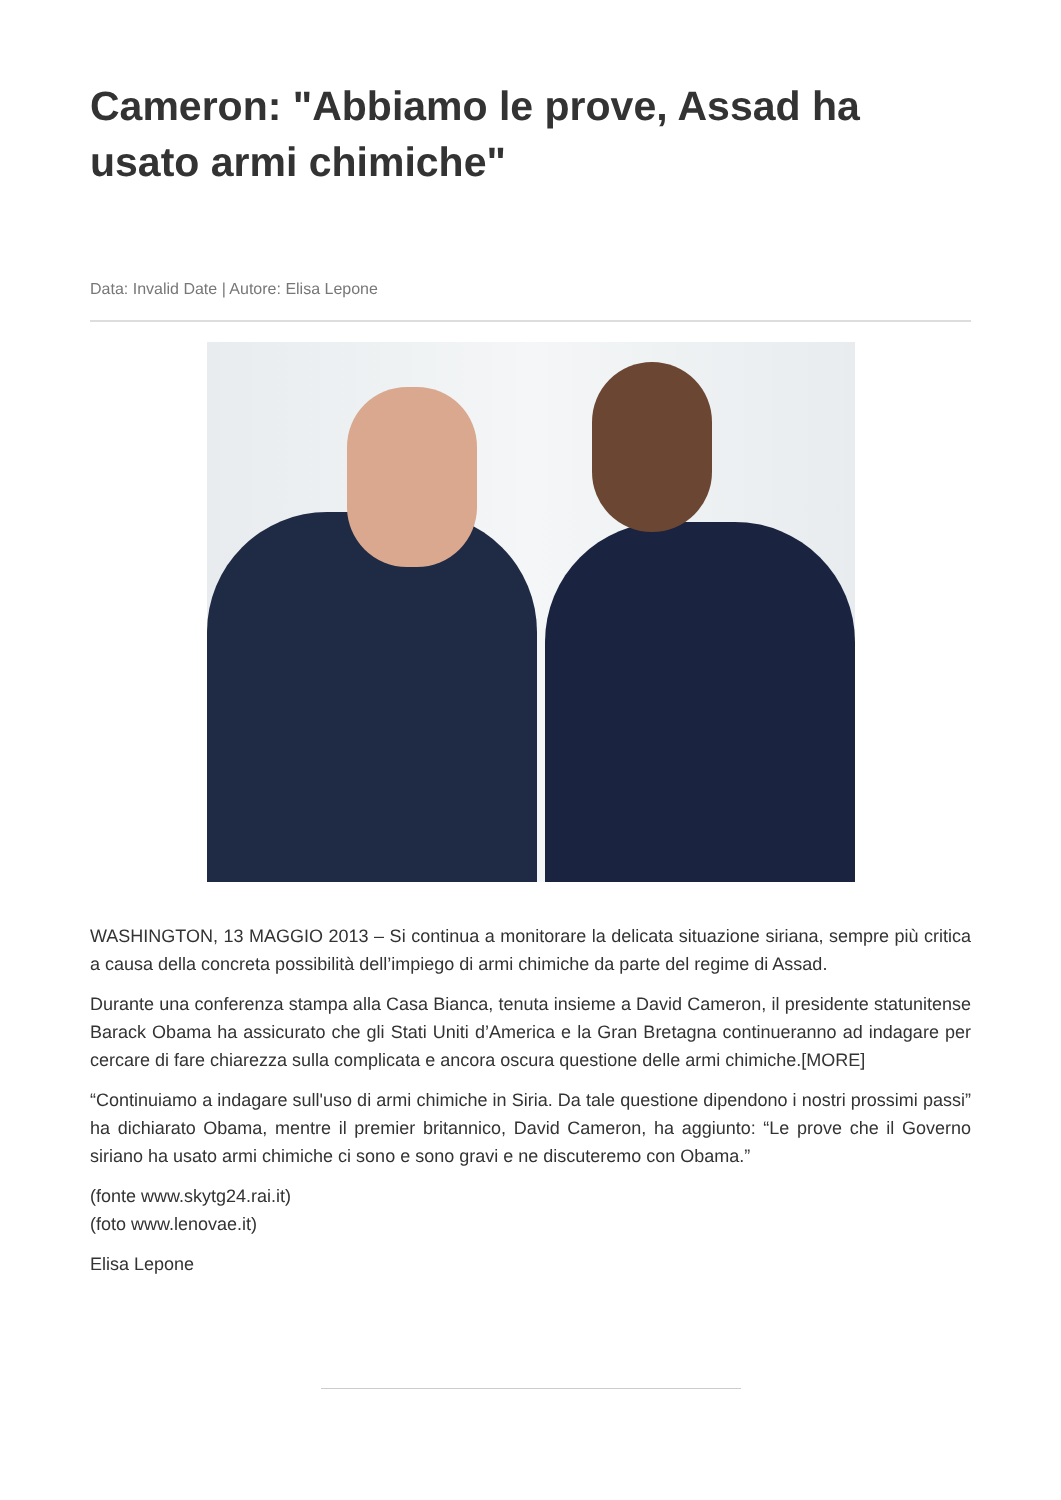Cameron: "Abbiamo le prove, Assad ha usato armi chimiche"
Data: Invalid Date | Autore: Elisa Lepone
WASHINGTON, 13 MAGGIO 2013 – Si continua a monitorare la delicata situazione siriana, sempre più critica a causa della concreta possibilità dell’impiego di armi chimiche da parte del regime di Assad.
Durante una conferenza stampa alla Casa Bianca, tenuta insieme a David Cameron, il presidente statunitense Barack Obama ha assicurato che gli Stati Uniti d’America e la Gran Bretagna continueranno ad indagare per cercare di fare chiarezza sulla complicata e ancora oscura questione delle armi chimiche.[MORE]
“Continuiamo a indagare sull'uso di armi chimiche in Siria. Da tale questione dipendono i nostri prossimi passi” ha dichiarato Obama, mentre il premier britannico, David Cameron, ha aggiunto: “Le prove che il Governo siriano ha usato armi chimiche ci sono e sono gravi e ne discuteremo con Obama.”
(fonte www.skytg24.rai.it)
(foto www.lenovae.it)
Elisa Lepone